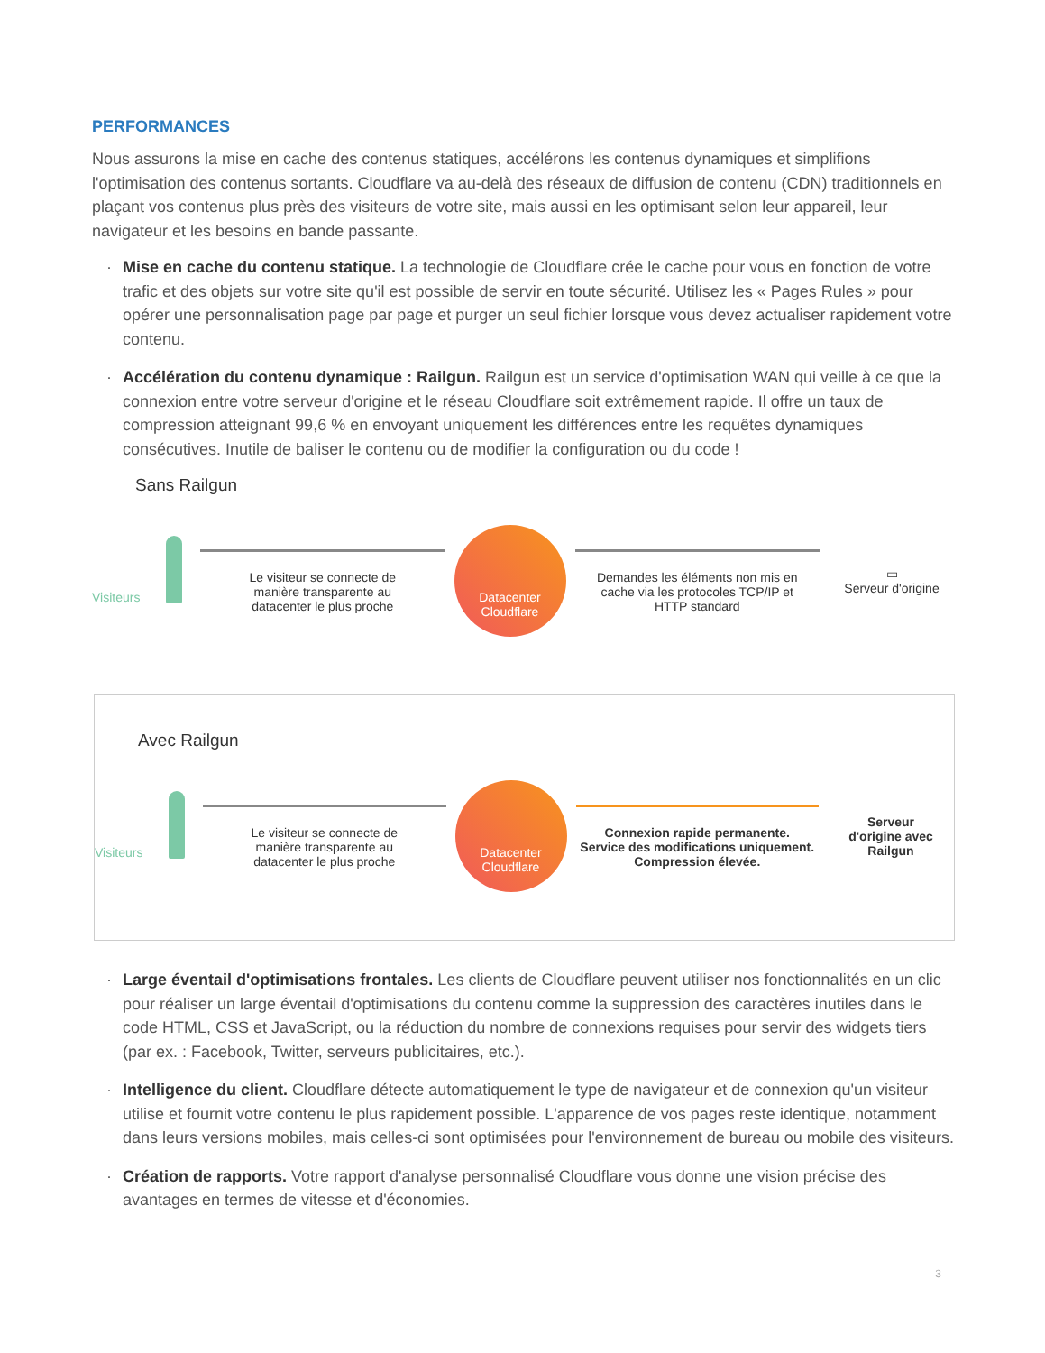PERFORMANCES
Nous assurons la mise en cache des contenus statiques, accélérons les contenus dynamiques et simplifions l'optimisation des contenus sortants. Cloudflare va au-delà des réseaux de diffusion de contenu (CDN) traditionnels en plaçant vos contenus plus près des visiteurs de votre site, mais aussi en les optimisant selon leur appareil, leur navigateur et les besoins en bande passante.
· Mise en cache du contenu statique. La technologie de Cloudflare crée le cache pour vous en fonction de votre trafic et des objets sur votre site qu'il est possible de servir en toute sécurité. Utilisez les « Pages Rules » pour opérer une personnalisation page par page et purger un seul fichier lorsque vous devez actualiser rapidement votre contenu.
· Accélération du contenu dynamique : Railgun. Railgun est un service d'optimisation WAN qui veille à ce que la connexion entre votre serveur d'origine et le réseau Cloudflare soit extrêmement rapide. Il offre un taux de compression atteignant 99,6 % en envoyant uniquement les différences entre les requêtes dynamiques consécutives. Inutile de baliser le contenu ou de modifier la configuration ou du code !
Sans Railgun
Visiteurs
Le visiteur se connecte de
manière transparente au
datacenter le plus proche
Datacenter
Cloudflare
Demandes les éléments non mis en
cache via les protocoles TCP/IP et
HTTP standard
▭
Serveur d'origine
Avec Railgun
Visiteurs
Le visiteur se connecte de
manière transparente au
datacenter le plus proche
Datacenter
Cloudflare
Connexion rapide permanente.
Service des modifications uniquement.
Compression élevée.
Serveur
d'origine avec
Railgun
· Large éventail d'optimisations frontales. Les clients de Cloudflare peuvent utiliser nos fonctionnalités en un clic pour réaliser un large éventail d'optimisations du contenu comme la suppression des caractères inutiles dans le code HTML, CSS et JavaScript, ou la réduction du nombre de connexions requises pour servir des widgets tiers (par ex. : Facebook, Twitter, serveurs publicitaires, etc.).
· Intelligence du client. Cloudflare détecte automatiquement le type de navigateur et de connexion qu'un visiteur utilise et fournit votre contenu le plus rapidement possible. L'apparence de vos pages reste identique, notamment dans leurs versions mobiles, mais celles-ci sont optimisées pour l'environnement de bureau ou mobile des visiteurs.
· Création de rapports. Votre rapport d'analyse personnalisé Cloudflare vous donne une vision précise des avantages en termes de vitesse et d'économies.
3